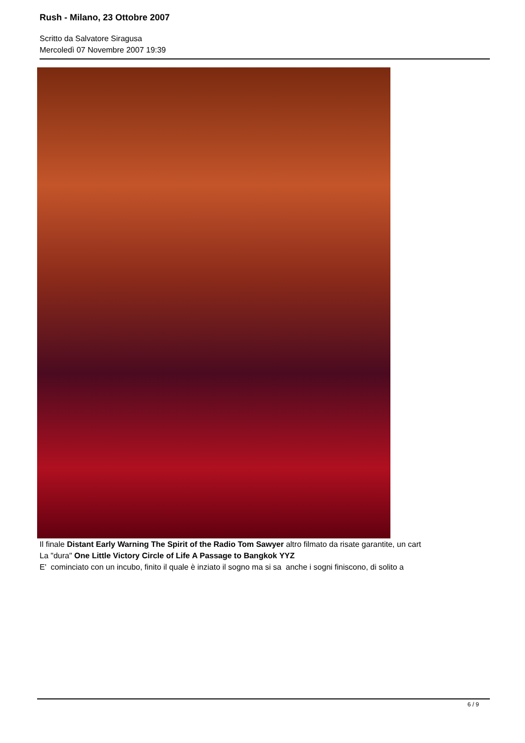Rush - Milano, 23 Ottobre 2007
Scritto da Salvatore Siragusa
Mercoledì 07 Novembre 2007 19:39
Il finale Distant Early Warning The Spirit of the Radio Tom Sawyer altro filmato da risate garantite, un cart
La "dura" One Little Victory Circle of Life A Passage to Bangkok YYZ
E' cominciato con un incubo, finito il quale è inziato il sogno ma si sa anche i sogni finiscono, di solito a
6 / 9